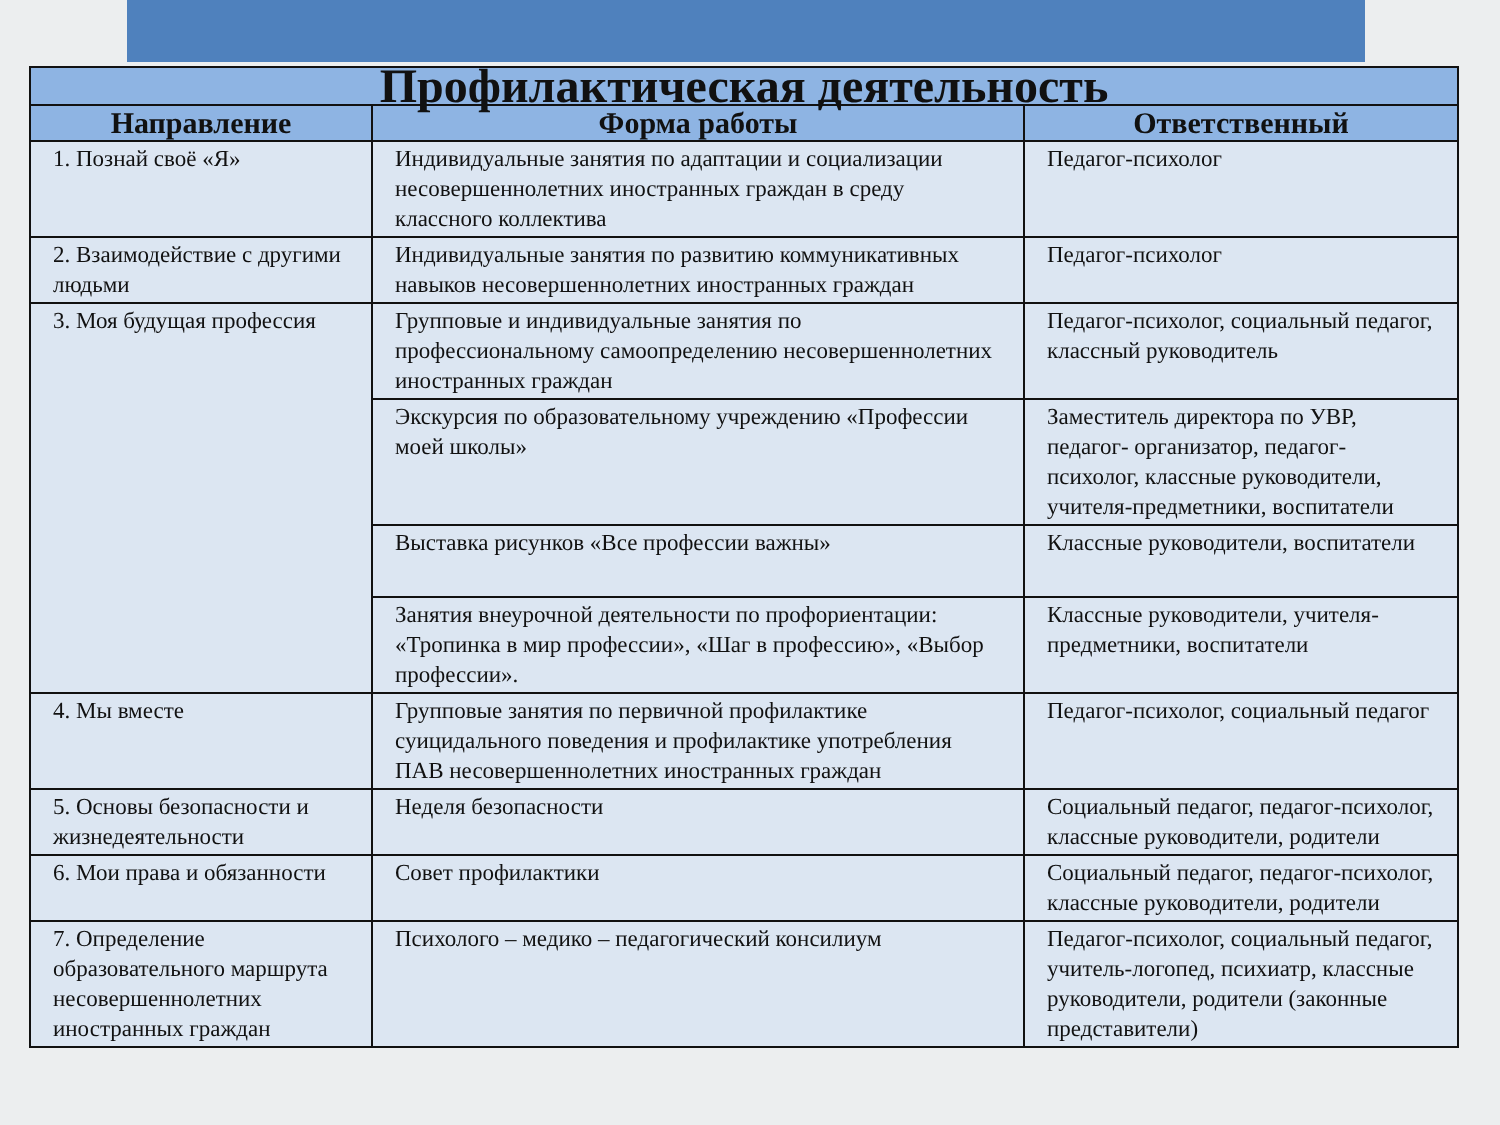| Профилактическая деятельность | | |
| --- | --- | --- |
| Направление | Форма работы | Ответственный |
| 1. Познай своё «Я» | Индивидуальные занятия по адаптации и социализации несовершеннолетних иностранных граждан в среду классного коллектива | Педагог-психолог |
| 2. Взаимодействие с другими людьми | Индивидуальные занятия по развитию коммуникативных навыков несовершеннолетних иностранных граждан | Педагог-психолог |
| 3. Моя будущая профессия | Групповые и индивидуальные занятия по профессиональному самоопределению несовершеннолетних иностранных граждан | Педагог-психолог, социальный педагог, классный руководитель |
| | Экскурсия по образовательному учреждению «Профессии моей школы» | Заместитель директора по УВР, педагог- организатор, педагог-психолог, классные руководители, учителя-предметники, воспитатели |
| | Выставка рисунков «Все профессии важны» | Классные руководители, воспитатели |
| | Занятия внеурочной деятельности по профориентации: «Тропинка в мир профессии», «Шаг в профессию», «Выбор профессии». | Классные руководители, учителя-предметники, воспитатели |
| 4. Мы вместе | Групповые занятия по первичной профилактике суицидального поведения и профилактике употребления ПАВ несовершеннолетних иностранных граждан | Педагог-психолог, социальный педагог |
| 5. Основы безопасности и жизнедеятельности | Неделя безопасности | Социальный педагог, педагог-психолог, классные руководители, родители |
| 6. Мои права и обязанности | Совет профилактики | Социальный педагог, педагог-психолог, классные руководители, родители |
| 7. Определение образовательного маршрута несовершеннолетних иностранных граждан | Психолого – медико – педагогический консилиум | Педагог-психолог, социальный педагог, учитель-логопед, психиатр, классные руководители, родители (законные представители) |